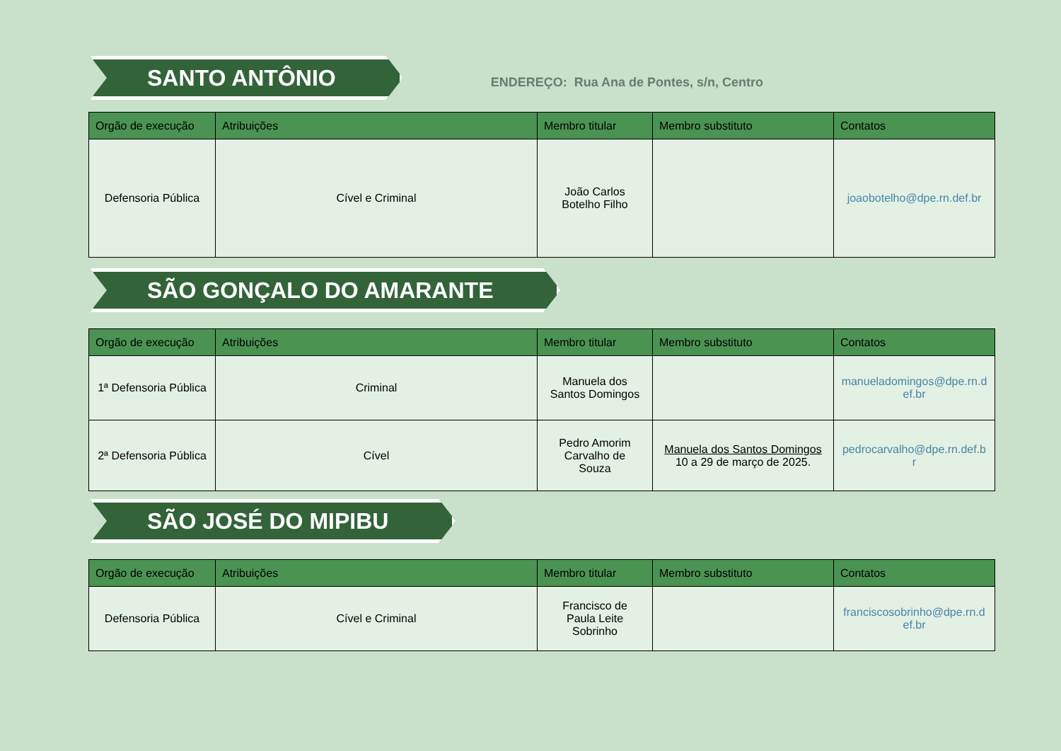SANTO ANTÔNIO
ENDEREÇO: Rua Ana de Pontes, s/n, Centro
| Orgão de execução | Atribuições | Membro titular | Membro substituto | Contatos |
| --- | --- | --- | --- | --- |
| Defensoria Pública | Cível e Criminal | João Carlos Botelho Filho | | joaobotelho@dpe.rn.def.br |
SÃO GONÇALO DO AMARANTE
| Orgão de execução | Atribuições | Membro titular | Membro substituto | Contatos |
| --- | --- | --- | --- | --- |
| 1ª Defensoria Pública | Criminal | Manuela dos Santos Domingos | | manueladomingos@dpe.rn.d ef.br |
| 2ª Defensoria Pública | Cível | Pedro Amorim Carvalho de Souza | Manuela dos Santos Domingos 10 a 29 de março de 2025. | pedrocarvalho@dpe.rn.def.b r |
SÃO JOSÉ DO MIPIBU
| Orgão de execução | Atribuições | Membro titular | Membro substituto | Contatos |
| --- | --- | --- | --- | --- |
| Defensoria Pública | Cível e Criminal | Francisco de Paula Leite Sobrinho | | franciscosobrinho@dpe.rn.d ef.br |